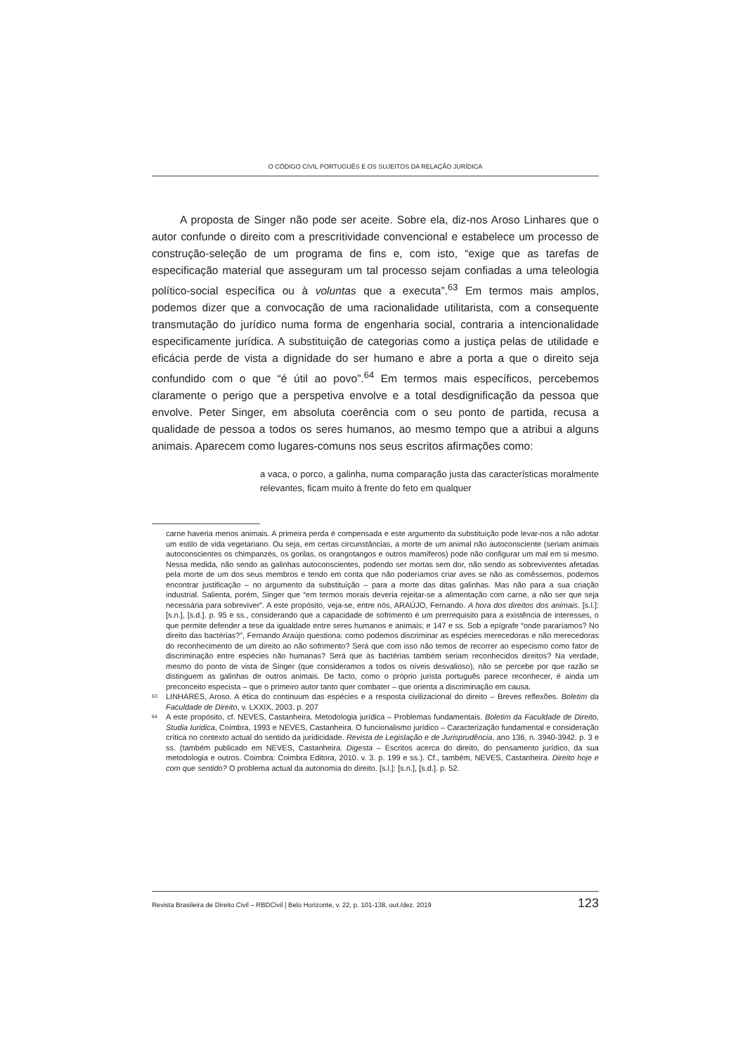O CÓDIGO CIVIL PORTUGUÊS E OS SUJEITOS DA RELAÇÃO JURÍDICA
A proposta de Singer não pode ser aceite. Sobre ela, diz-nos Aroso Linhares que o autor confunde o direito com a prescritividade convencional e estabelece um processo de construção-seleção de um programa de fins e, com isto, “exige que as tarefas de especificação material que asseguram um tal processo sejam confiadas a uma teleologia político-social específica ou à voluntas que a executa”.<sup>63</sup> Em termos mais amplos, podemos dizer que a convocação de uma racionalidade utilitarista, com a consequente transmutação do jurídico numa forma de engenharia social, contraria a intencionalidade especificamente jurídica. A substituição de categorias como a justiça pelas de utilidade e eficácia perde de vista a dignidade do ser humano e abre a porta a que o direito seja confundido com o que “é útil ao povo”.<sup>64</sup> Em termos mais específicos, percebemos claramente o perigo que a perspetiva envolve e a total desdignificação da pessoa que envolve. Peter Singer, em absoluta coerência com o seu ponto de partida, recusa a qualidade de pessoa a todos os seres humanos, ao mesmo tempo que a atribui a alguns animais. Aparecem como lugares-comuns nos seus escritos afirmações como:
a vaca, o porco, a galinha, numa comparação justa das características moralmente relevantes, ficam muito à frente do feto em qualquer
carne haveria menos animais. A primeira perda é compensada e este argumento da substituição pode levar-nos a não adotar um estilo de vida vegetariano. Ou seja, em certas circunstâncias, a morte de um animal não autoconsciente (seriam animais autoconscientes os chimpanzés, os gorilas, os orangotangos e outros mamíferos) pode não configurar um mal em si mesmo. Nessa medida, não sendo as galinhas autoconscientes, podendo ser mortas sem dor, não sendo as sobreviventes afetadas pela morte de um dos seus membros e tendo em conta que não poderíamos criar aves se não as comêssemos, podemos encontrar justificação – no argumento da substituição – para a morte das ditas galinhas. Mas não para a sua criação industrial. Salienta, porém, Singer que “em termos morais deveria rejeitar-se a alimentação com carne, a não ser que seja necessária para sobreviver”. A este propósito, veja-se, entre nós, ARAÚJO, Fernando. A hora dos direitos dos animais. [s.l.]: [s.n.], [s.d.]. p. 95 e ss., considerando que a capacidade de sofrimento é um prerrequisito para a existência de interesses, o que permite defender a tese da igualdade entre seres humanos e animais; e 147 e ss. Sob a epígrafe “onde pararíamos? No direito das bactérias?”, Fernando Araújo questiona: como podemos discriminar as espécies merecedoras e não merecedoras do reconhecimento de um direito ao não sofrimento? Será que com isso não temos de recorrer ao especismo como fator de discriminação entre espécies não humanas? Será que às bactérias também seriam reconhecidos direitos? Na verdade, mesmo do ponto de vista de Singer (que consideramos a todos os níveis desvalioso), não se percebe por que razão se distinguem as galinhas de outros animais. De facto, como o próprio jurista português parece reconhecer, é ainda um preconceito especista – que o primeiro autor tanto quer combater – que orienta a discriminação em causa.
<sup>63</sup> LINHARES, Aroso. A ética do continuum das espécies e a resposta civilizacional do direito – Breves reflexões. Boletim da Faculdade de Direito, v. LXXIX, 2003. p. 207
<sup>64</sup> A este propósito, cf. NEVES, Castanheira. Metodologia jurídica – Problemas fundamentais. Boletim da Faculdade de Direito, Studia Iuridica, Coimbra, 1993 e NEVES, Castanheira. O funcionalismo jurídico – Caracterização fundamental e consideração crítica no contexto actual do sentido da juridicidade. Revista de Legislação e de Jurisprudência, ano 136, n. 3940-3942. p. 3 e ss. (também publicado em NEVES, Castanheira. Digesta – Escritos acerca do direito, do pensamento jurídico, da sua metodologia e outros. Coimbra: Coimbra Editora, 2010. v. 3. p. 199 e ss.). Cf., também, NEVES, Castanheira. Direito hoje e com que sentido? O problema actual da autonomia do direito. [s.l.]: [s.n.], [s.d.]. p. 52.
Revista Brasileira de Direito Civil – RBDCivil | Belo Horizonte, v. 22, p. 101-138, out./dez. 2019 123